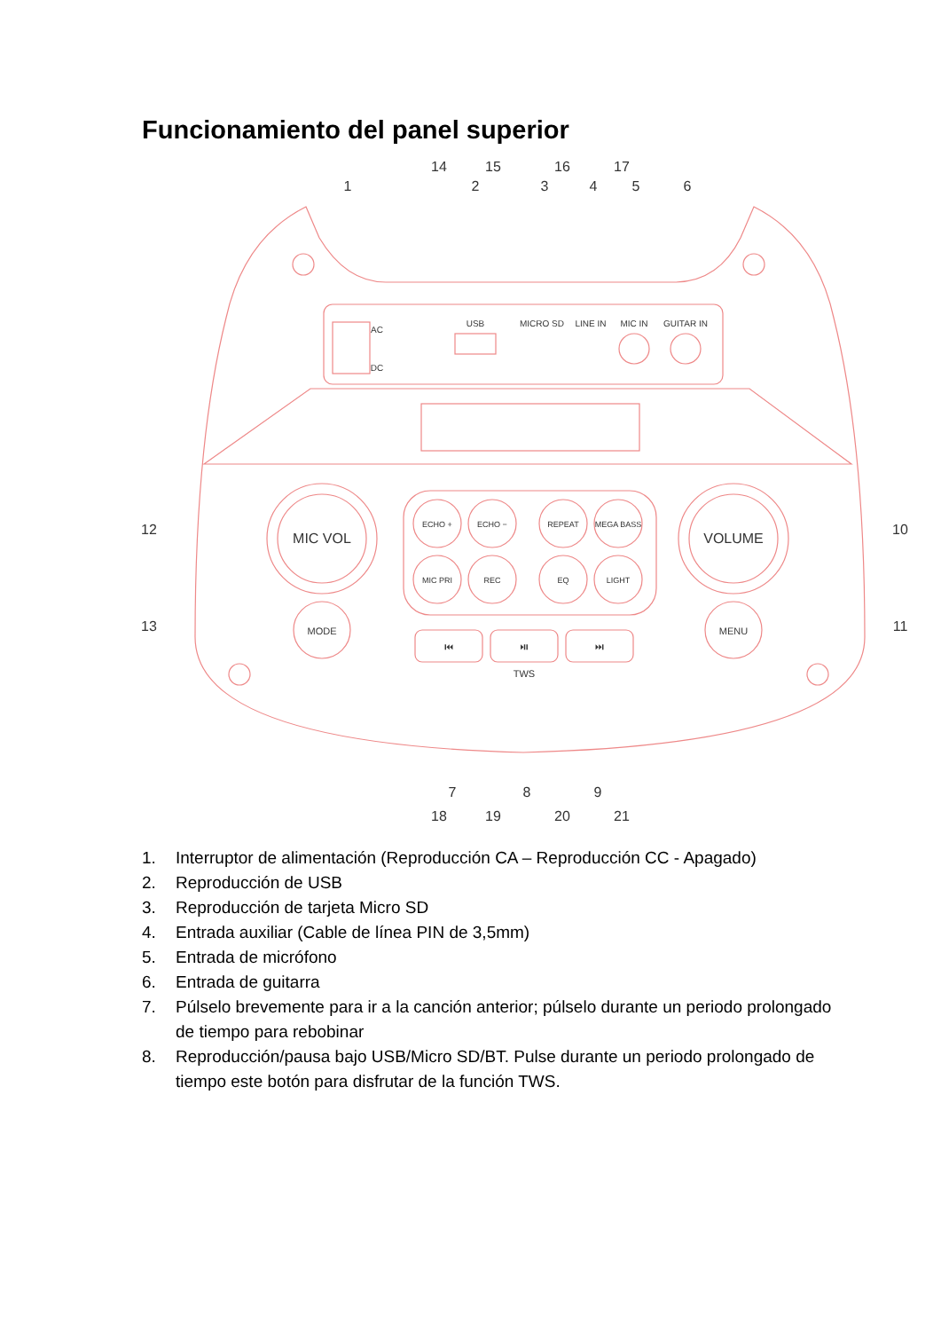Funcionamiento del panel superior
MIC VOL
VOLUME
MODE
MENU
ECHO +
ECHO −
REPEAT
MEGA BASS
MIC PRI
REC
EQ
LIGHT
⏮
⏯
⏭
TWS
USB
MICRO SD
LINE IN
MIC IN
GUITAR IN
AC
DC
1
2
3
4
5
6
14
15
16
17
12
13
10
11
7
8
9
18
19
20
21
1. Interruptor de alimentación (Reproducción CA – Reproducción CC - Apagado)
2. Reproducción de USB
3. Reproducción de tarjeta Micro SD
4. Entrada auxiliar (Cable de línea PIN de 3,5mm)
5. Entrada de micrófono
6. Entrada de guitarra
7. Púlselo brevemente para ir a la canción anterior; púlselo durante un periodo prolongado de tiempo para rebobinar
8. Reproducción/pausa bajo USB/Micro SD/BT. Pulse durante un periodo prolongado de tiempo este botón para disfrutar de la función TWS.